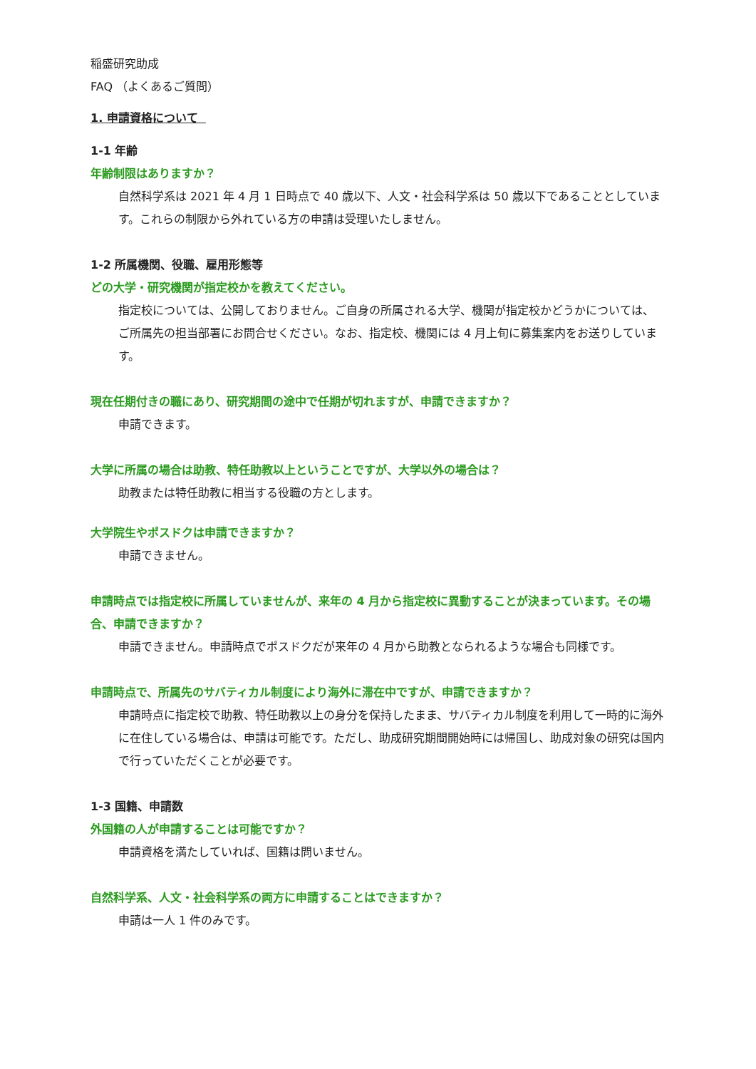稲盛研究助成
FAQ （よくあるご質問）
1. 申請資格について
1-1 年齢
年齢制限はありますか？
自然科学系は 2021 年 4 月 1 日時点で 40 歳以下、人文・社会科学系は 50 歳以下であることとしています。これらの制限から外れている方の申請は受理いたしません。
1-2 所属機関、役職、雇用形態等
どの大学・研究機関が指定校かを教えてください。
指定校については、公開しておりません。ご自身の所属される大学、機関が指定校かどうかについては、ご所属先の担当部署にお問合せください。なお、指定校、機関には 4 月上旬に募集案内をお送りしています。
現在任期付きの職にあり、研究期間の途中で任期が切れますが、申請できますか？
申請できます。
大学に所属の場合は助教、特任助教以上ということですが、大学以外の場合は？
助教または特任助教に相当する役職の方とします。
大学院生やポスドクは申請できますか？
申請できません。
申請時点では指定校に所属していませんが、来年の 4 月から指定校に異動することが決まっています。その場合、申請できますか？
申請できません。申請時点でポスドクだが来年の 4 月から助教となられるような場合も同様です。
申請時点で、所属先のサバティカル制度により海外に滞在中ですが、申請できますか？
申請時点に指定校で助教、特任助教以上の身分を保持したまま、サバティカル制度を利用して一時的に海外に在住している場合は、申請は可能です。ただし、助成研究期間開始時には帰国し、助成対象の研究は国内で行っていただくことが必要です。
1-3 国籍、申請数
外国籍の人が申請することは可能ですか？
申請資格を満たしていれば、国籍は問いません。
自然科学系、人文・社会科学系の両方に申請することはできますか？
申請は一人 1 件のみです。